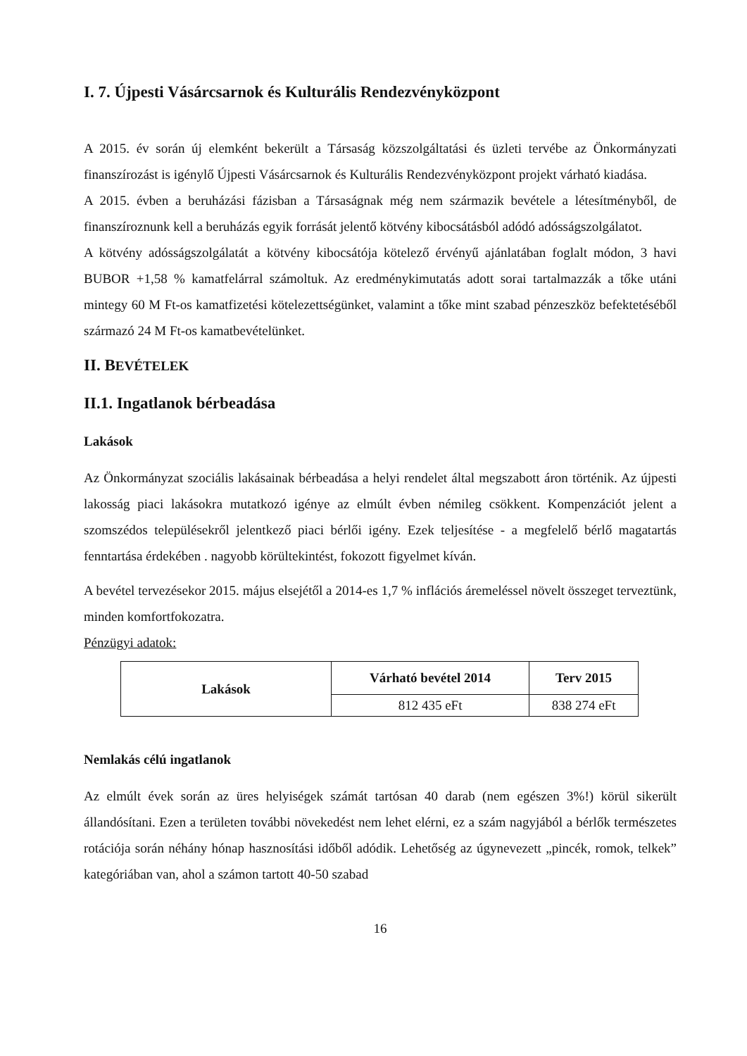I. 7. Újpesti Vásárcsarnok és Kulturális Rendezvényközpont
A 2015. év során új elemként bekerült a Társaság közszolgáltatási és üzleti tervébe az Önkormányzati finanszírozást is igénylő Újpesti Vásárcsarnok és Kulturális Rendezvényközpont projekt várható kiadása.
A 2015. évben a beruházási fázisban a Társaságnak még nem származik bevétele a létesítményből, de finanszíroznunk kell a beruházás egyik forrását jelentő kötvény kibocsátásból adódó adósságszolgálatot.
A kötvény adósságszolgálatát a kötvény kibocsátója kötelező érvényű ajánlatában foglalt módon, 3 havi BUBOR +1,58 % kamatfelárral számoltuk. Az eredménykimutatás adott sorai tartalmazzák a tőke utáni mintegy 60 M Ft-os kamatfizetési kötelezettségünket, valamint a tőke mint szabad pénzeszköz befektetéséből származó 24 M Ft-os kamatbevételünket.
II. BEVÉTELEK
II.1. Ingatlanok bérbeadása
Lakások
Az Önkormányzat szociális lakásainak bérbeadása a helyi rendelet által megszabott áron történik. Az újpesti lakosság piaci lakásokra mutatkozó igénye az elmúlt évben némileg csökkent. Kompenzációt jelent a szomszédos településekről jelentkező piaci bérlői igény. Ezek teljesítése - a megfelelő bérlő magatartás fenntartása érdekében . nagyobb körültekintést, fokozott figyelmet kíván.
A bevétel tervezésekor 2015. május elsejétől a 2014-es 1,7 % inflációs áremeléssel növelt összeget terveztünk, minden komfortfokozatra.
Pénzügyi adatok:
| Lakások | Várható bevétel 2014 | Terv 2015 |
| --- | --- | --- |
| | 812 435 eFt | 838 274 eFt |
Nemlakás célú ingatlanok
Az elmúlt évek során az üres helyiségek számát tartósan 40 darab (nem egészen 3%!) körül sikerült állandósítani. Ezen a területen további növekedést nem lehet elérni, ez a szám nagyjából a bérlők természetes rotációja során néhány hónap hasznosítási időből adódik. Lehetőség az úgynevezett „pincék, romok, telkek” kategóriában van, ahol a számon tartott 40-50 szabad
16